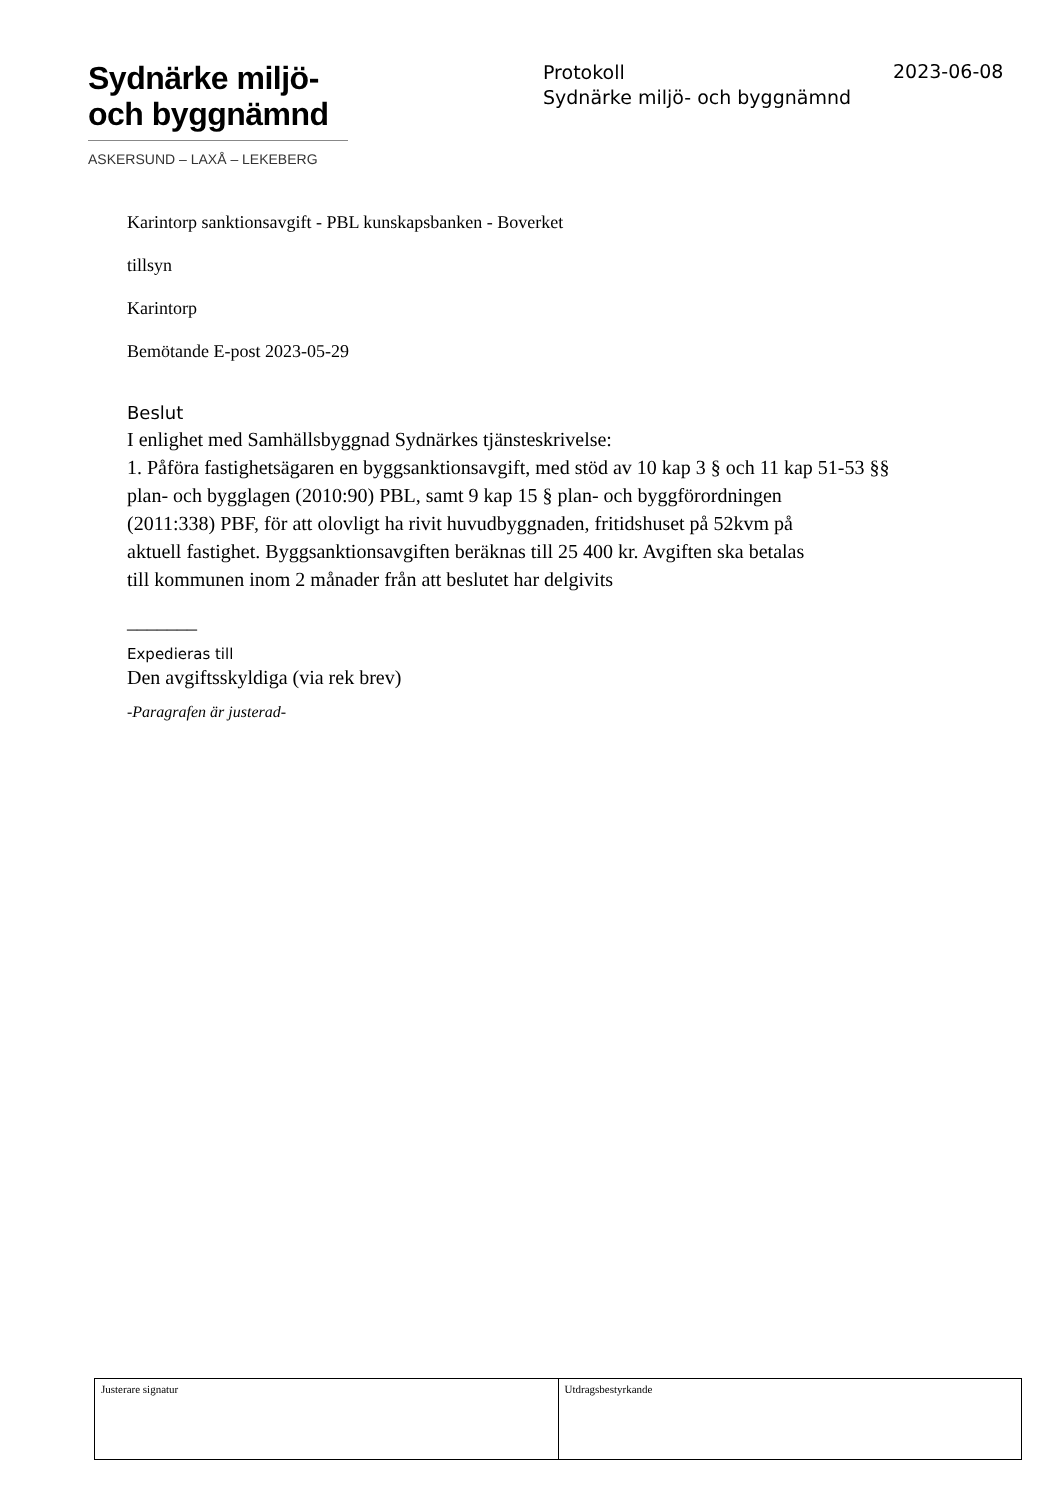Sydnärke miljö-
och byggnämnd
ASKERSUND – LAXÅ – LEKEBERG
Protokoll
Sydnärke miljö- och byggnämnd
2023-06-08
Karintorp sanktionsavgift - PBL kunskapsbanken - Boverket
tillsyn
Karintorp
Bemötande E-post 2023-05-29
Beslut
I enlighet med Samhällsbyggnad Sydnärkes tjänsteskrivelse:
1. Påföra fastighetsägaren en byggsanktionsavgift, med stöd av 10 kap 3 § och 11 kap 51-53 §§
plan- och bygglagen (2010:90) PBL, samt 9 kap 15 § plan- och byggförordningen
(2011:338) PBF, för att olovligt ha rivit huvudbyggnaden, fritidshuset på 52kvm på
aktuell fastighet. Byggsanktionsavgiften beräknas till 25 400 kr. Avgiften ska betalas
till kommunen inom 2 månader från att beslutet har delgivits
_______
Expedieras till
Den avgiftsskyldiga (via rek brev)
-Paragrafen är justerad-
| Justerare signatur | Utdragsbestyrkande |